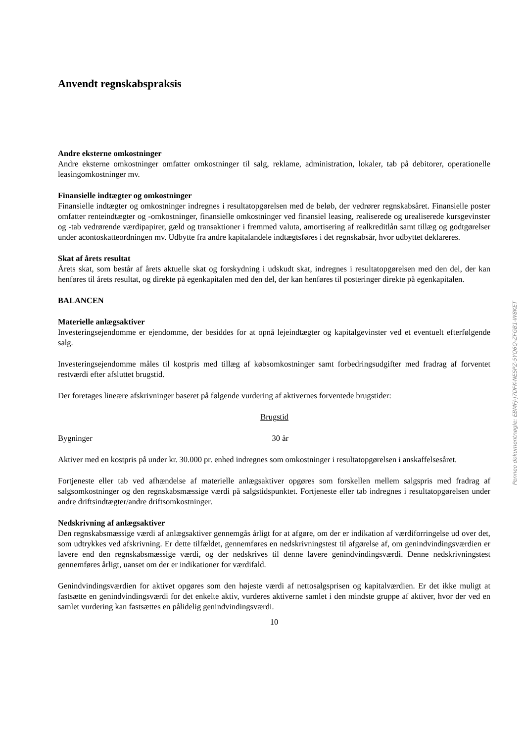Anvendt regnskabspraksis
Andre eksterne omkostninger
Andre eksterne omkostninger omfatter omkostninger til salg, reklame, administration, lokaler, tab på debitorer, operationelle leasingomkostninger mv.
Finansielle indtægter og omkostninger
Finansielle indtægter og omkostninger indregnes i resultatopgørelsen med de beløb, der vedrører regnskabsåret. Finansielle poster omfatter renteindtægter og -omkostninger, finansielle omkostninger ved finansiel leasing, realiserede og urealiserede kursgevinster og -tab vedrørende værdipapirer, gæld og transaktioner i fremmed valuta, amortisering af realkreditlån samt tillæg og godtgørelser under acontoskatteordningen mv. Udbytte fra andre kapitalandele indtægtsføres i det regnskabsår, hvor udbyttet deklareres.
Skat af årets resultat
Årets skat, som består af årets aktuelle skat og forskydning i udskudt skat, indregnes i resultatopgørelsen med den del, der kan henføres til årets resultat, og direkte på egenkapitalen med den del, der kan henføres til posteringer direkte på egenkapitalen.
BALANCEN
Materielle anlægsaktiver
Investeringsejendomme er ejendomme, der besiddes for at opnå lejeindtægter og kapitalgevinster ved et eventuelt efterfølgende salg.
Investeringsejendomme måles til kostpris med tillæg af købsomkostninger samt forbedringsudgifter med fradrag af forventet restværdi efter afsluttet brugstid.
Der foretages lineære afskrivninger baseret på følgende vurdering af aktivernes forventede brugstider:
| | Brugstid |
| --- | --- |
| Bygninger | 30 år |
Aktiver med en kostpris på under kr. 30.000 pr. enhed indregnes som omkostninger i resultatopgørelsen i anskaffelsesåret.
Fortjeneste eller tab ved afhændelse af materielle anlægsaktiver opgøres som forskellen mellem salgspris med fradrag af salgsomkostninger og den regnskabsmæssige værdi på salgstidspunktet. Fortjeneste eller tab indregnes i resultatopgørelsen under andre driftsindtægter/andre driftsomkostninger.
Nedskrivning af anlægsaktiver
Den regnskabsmæssige værdi af anlægsaktiver gennemgås årligt for at afgøre, om der er indikation af værdiforringelse ud over det, som udtrykkes ved afskrivning. Er dette tilfældet, gennemføres en nedskrivningstest til afgørelse af, om genindvindingsværdien er lavere end den regnskabsmæssige værdi, og der nedskrives til denne lavere genindvindingsværdi. Denne nedskrivningstest gennemføres årligt, uanset om der er indikationer for værdifald.
Genindvindingsværdien for aktivet opgøres som den højeste værdi af nettosalgsprisen og kapitalværdien. Er det ikke muligt at fastsætte en genindvindingsværdi for det enkelte aktiv, vurderes aktiverne samlet i den mindste gruppe af aktiver, hvor der ved en samlet vurdering kan fastsættes en pålidelig genindvindingsværdi.
10
Penneo dokumentnøgle: EBMFJ-J7DFK-NESPZ-5YQ6Q-ZFGB1-W8KET